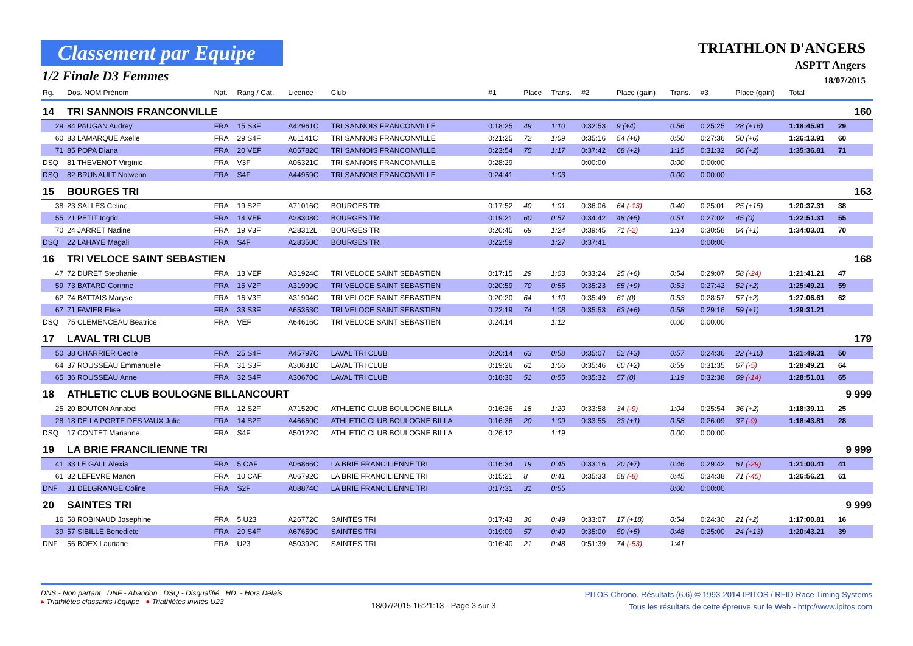Classement par Equipe
1/2 Finale D3 Femmes
TRIATHLON D'ANGERS
ASPTT Angers
18/07/2015
| Rg. | Dos. NOM Prénom | Nat. | Rang / Cat. | Licence | Club | #1 | Place | Trans. | #2 | Place (gain) | Trans. | #3 | Place (gain) | Total | |
| --- | --- | --- | --- | --- | --- | --- | --- | --- | --- | --- | --- | --- | --- | --- | --- |
| 14 | TRI SANNOIS FRANCONVILLE | | | | | | | | | | | | | | 160 |
| 29 | 84 PAUGAN Audrey | FRA | 15 S3F | A42961C | TRI SANNOIS FRANCONVILLE | 0:18:25 | 49 | 1:10 | 0:32:53 | 9 (+4) | 0:56 | 0:25:25 | 28 (+16) | 1:18:45.91 | 29 |
| 60 | 83 LAMARQUE Axelle | FRA | 29 S4F | A61141C | TRI SANNOIS FRANCONVILLE | 0:21:25 | 72 | 1:09 | 0:35:16 | 54 (+6) | 0:50 | 0:27:36 | 50 (+6) | 1:26:13.91 | 60 |
| 71 | 85 POPA Diana | FRA | 20 VEF | A05782C | TRI SANNOIS FRANCONVILLE | 0:23:54 | 75 | 1:17 | 0:37:42 | 68 (+2) | 1:15 | 0:31:32 | 66 (+2) | 1:35:36.81 | 71 |
| DSQ | 81 THEVENOT Virginie | FRA | V3F | A06321C | TRI SANNOIS FRANCONVILLE | 0:28:29 | | | 0:00:00 | | 0:00 | 0:00:00 | | | |
| DSQ | 82 BRUNAULT Nolwenn | FRA | S4F | A44959C | TRI SANNOIS FRANCONVILLE | 0:24:41 | | 1:03 | | | 0:00 | 0:00:00 | | | |
| 15 | BOURGES TRI | | | | | | | | | | | | | | 163 |
| 38 | 23 SALLES Celine | FRA | 19 S2F | A71016C | BOURGES TRI | 0:17:52 | 40 | 1:01 | 0:36:06 | 64 (-13) | 0:40 | 0:25:01 | 25 (+15) | 1:20:37.31 | 38 |
| 55 | 21 PETIT Ingrid | FRA | 14 VEF | A28308C | BOURGES TRI | 0:19:21 | 60 | 0:57 | 0:34:42 | 48 (+5) | 0:51 | 0:27:02 | 45 (0) | 1:22:51.31 | 55 |
| 70 | 24 JARRET Nadine | FRA | 19 V3F | A28312L | BOURGES TRI | 0:20:45 | 69 | 1:24 | 0:39:45 | 71 (-2) | 1:14 | 0:30:58 | 64 (+1) | 1:34:03.01 | 70 |
| DSQ | 22 LAHAYE Magali | FRA | S4F | A28350C | BOURGES TRI | 0:22:59 | | 1:27 | 0:37:41 | | | 0:00:00 | | | |
| 16 | TRI VELOCE SAINT SEBASTIEN | | | | | | | | | | | | | | 168 |
| 47 | 72 DURET Stephanie | FRA | 13 VEF | A31924C | TRI VELOCE SAINT SEBASTIEN | 0:17:15 | 29 | 1:03 | 0:33:24 | 25 (+6) | 0:54 | 0:29:07 | 58 (-24) | 1:21:41.21 | 47 |
| 59 | 73 BATARD Corinne | FRA | 15 V2F | A31999C | TRI VELOCE SAINT SEBASTIEN | 0:20:59 | 70 | 0:55 | 0:35:23 | 55 (+9) | 0:53 | 0:27:42 | 52 (+2) | 1:25:49.21 | 59 |
| 62 | 74 BATTAIS Maryse | FRA | 16 V3F | A31904C | TRI VELOCE SAINT SEBASTIEN | 0:20:20 | 64 | 1:10 | 0:35:49 | 61 (0) | 0:53 | 0:28:57 | 57 (+2) | 1:27:06.61 | 62 |
| 67 | 71 FAVIER Elise | FRA | 33 S3F | A65353C | TRI VELOCE SAINT SEBASTIEN | 0:22:19 | 74 | 1:08 | 0:35:53 | 63 (+6) | 0:58 | 0:29:16 | 59 (+1) | 1:29:31.21 | |
| DSQ | 75 CLEMENCEAU Beatrice | FRA | VEF | A64616C | TRI VELOCE SAINT SEBASTIEN | 0:24:14 | | 1:12 | | | 0:00 | 0:00:00 | | | |
| 17 | LAVAL TRI CLUB | | | | | | | | | | | | | | 179 |
| 50 | 38 CHARRIER Cecile | FRA | 25 S4F | A45797C | LAVAL TRI CLUB | 0:20:14 | 63 | 0:58 | 0:35:07 | 52 (+3) | 0:57 | 0:24:36 | 22 (+10) | 1:21:49.31 | 50 |
| 64 | 37 ROUSSEAU Emmanuelle | FRA | 31 S3F | A30631C | LAVAL TRI CLUB | 0:19:26 | 61 | 1:06 | 0:35:46 | 60 (+2) | 0:59 | 0:31:35 | 67 (-5) | 1:28:49.21 | 64 |
| 65 | 36 ROUSSEAU Anne | FRA | 32 S4F | A30670C | LAVAL TRI CLUB | 0:18:30 | 51 | 0:55 | 0:35:32 | 57 (0) | 1:19 | 0:32:38 | 69 (-14) | 1:28:51.01 | 65 |
| 18 | ATHLETIC CLUB BOULOGNE BILLANCOURT | | | | | | | | | | | | | | 9 999 |
| 25 | 20 BOUTON Annabel | FRA | 12 S2F | A71520C | ATHLETIC CLUB BOULOGNE BILLA | 0:16:26 | 18 | 1:20 | 0:33:58 | 34 (-9) | 1:04 | 0:25:54 | 36 (+2) | 1:18:39.11 | 25 |
| 28 | 18 DE LA PORTE DES VAUX Julie | FRA | 14 S2F | A46660C | ATHLETIC CLUB BOULOGNE BILLA | 0:16:36 | 20 | 1:09 | 0:33:55 | 33 (+1) | 0:58 | 0:26:09 | 37 (-9) | 1:18:43.81 | 28 |
| DSQ | 17 CONTET Marianne | FRA | S4F | A50122C | ATHLETIC CLUB BOULOGNE BILLA | 0:26:12 | | 1:19 | | | 0:00 | 0:00:00 | | | |
| 19 | LA BRIE FRANCILIENNE TRI | | | | | | | | | | | | | | 9 999 |
| 41 | 33 LE GALL Alexia | FRA | 5 CAF | A06866C | LA BRIE FRANCILIENNE TRI | 0:16:34 | 19 | 0:45 | 0:33:16 | 20 (+7) | 0:46 | 0:29:42 | 61 (-29) | 1:21:00.41 | 41 |
| 61 | 32 LEFEVRE Manon | FRA | 10 CAF | A06792C | LA BRIE FRANCILIENNE TRI | 0:15:21 | 8 | 0:41 | 0:35:33 | 58 (-8) | 0:45 | 0:34:38 | 71 (-45) | 1:26:56.21 | 61 |
| DNF | 31 DELGRANGE Coline | FRA | S2F | A08874C | LA BRIE FRANCILIENNE TRI | 0:17:31 | 31 | 0:55 | | | 0:00 | 0:00:00 | | | |
| 20 | SAINTES TRI | | | | | | | | | | | | | | 9 999 |
| 16 | 58 ROBINAUD Josephine | FRA | 5 U23 | A26772C | SAINTES TRI | 0:17:43 | 36 | 0:49 | 0:33:07 | 17 (+18) | 0:54 | 0:24:30 | 21 (+2) | 1:17:00.81 | 16 |
| 39 | 57 SIBILLE Benedicte | FRA | 20 S4F | A67659C | SAINTES TRI | 0:19:09 | 57 | 0:49 | 0:35:00 | 50 (+5) | 0:48 | 0:25:00 | 24 (+13) | 1:20:43.21 | 39 |
| DNF | 56 BOEX Lauriane | FRA | U23 | A50392C | SAINTES TRI | 0:16:40 | 21 | 0:48 | 0:51:39 | 74 (-53) | 1:41 | | | | |
DNS - Non partant DNF - Abandon DSQ - Disqualifié HD. - Hors Délais
▸ Triathlètes classants l'équipe ● Triathlètes invités U23
18/07/2015 16:21:13 - Page 3 sur 3
PITOS Chrono. Résultats (6.6) © 1993-2014 IPITOS / RFID Race Timing Systems
Tous les résultats de cette épreuve sur le Web - http://www.ipitos.com